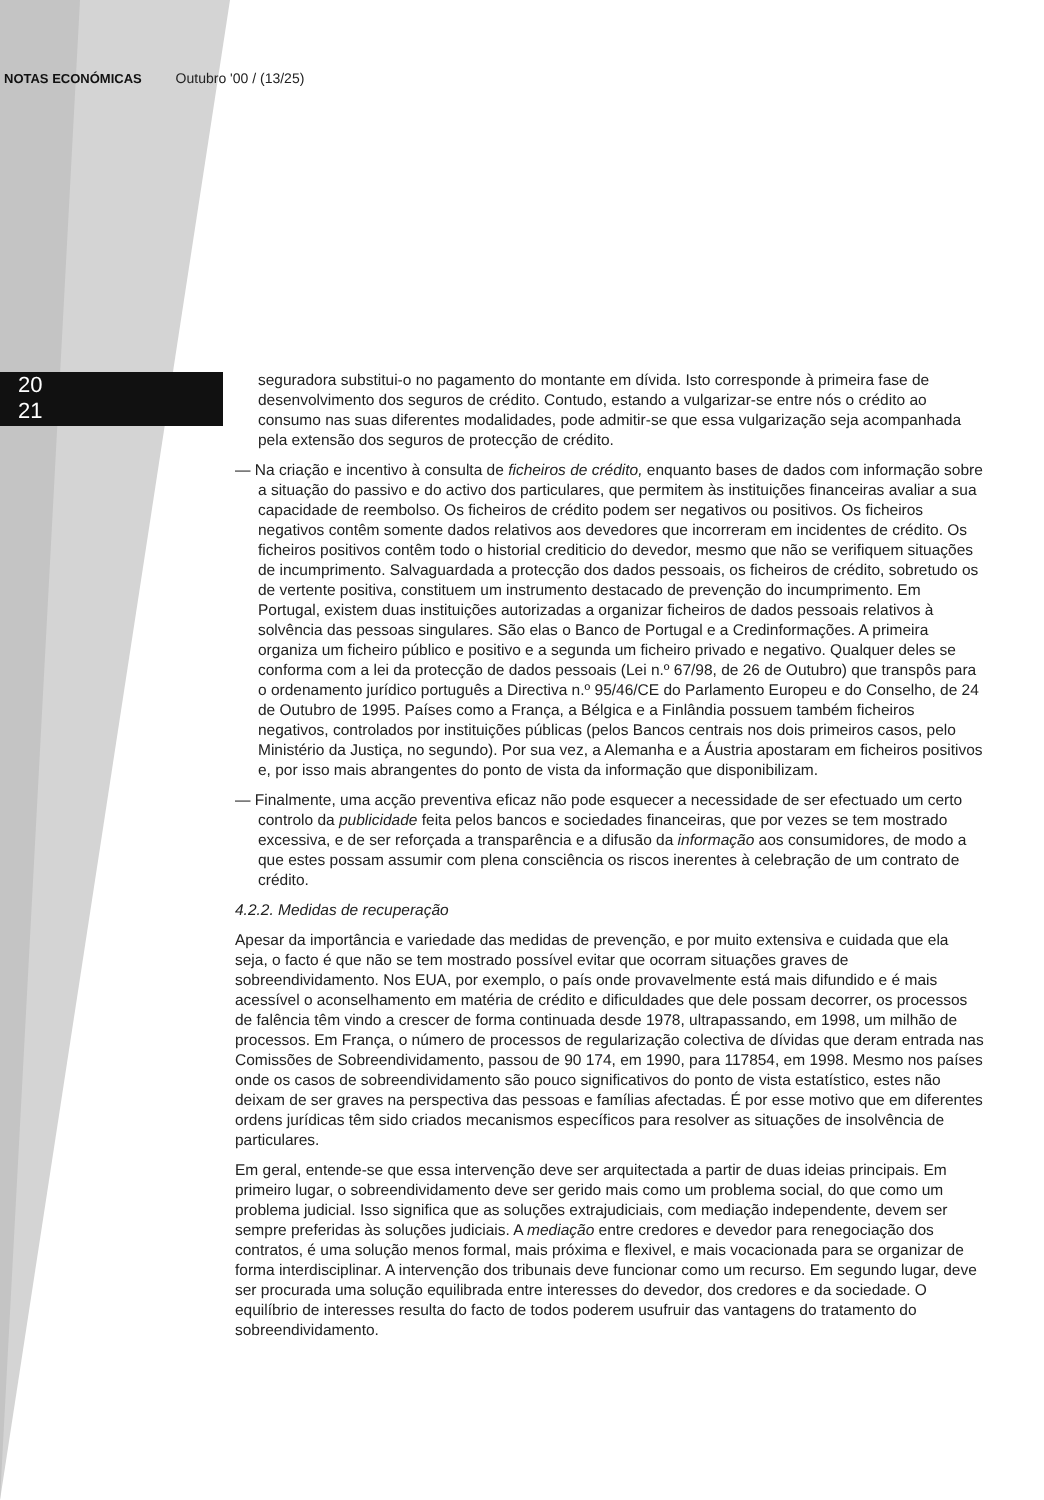NOTAS ECONÓMICAS Outubro '00 / (13/25)
20
21
seguradora substitui-o no pagamento do montante em dívida. Isto corresponde à primeira fase de desenvolvimento dos seguros de crédito. Contudo, estando a vulgarizar-se entre nós o crédito ao consumo nas suas diferentes modalidades, pode admitir-se que essa vulgarização seja acompanhada pela extensão dos seguros de protecção de crédito.
— Na criação e incentivo à consulta de ficheiros de crédito, enquanto bases de dados com informação sobre a situação do passivo e do activo dos particulares, que permitem às instituições financeiras avaliar a sua capacidade de reembolso. Os ficheiros de crédito podem ser negativos ou positivos. Os ficheiros negativos contêm somente dados relativos aos devedores que incorreram em incidentes de crédito. Os ficheiros positivos contêm todo o historial crediticio do devedor, mesmo que não se verifiquem situações de incumprimento. Salvaguardada a protecção dos dados pessoais, os ficheiros de crédito, sobretudo os de vertente positiva, constituem um instrumento destacado de prevenção do incumprimento. Em Portugal, existem duas instituições autorizadas a organizar ficheiros de dados pessoais relativos à solvência das pessoas singulares. São elas o Banco de Portugal e a Credinformações. A primeira organiza um ficheiro público e positivo e a segunda um ficheiro privado e negativo. Qualquer deles se conforma com a lei da protecção de dados pessoais (Lei n.º 67/98, de 26 de Outubro) que transpôs para o ordenamento jurídico português a Directiva n.º 95/46/CE do Parlamento Europeu e do Conselho, de 24 de Outubro de 1995. Países como a França, a Bélgica e a Finlândia possuem também ficheiros negativos, controlados por instituições públicas (pelos Bancos centrais nos dois primeiros casos, pelo Ministério da Justiça, no segundo). Por sua vez, a Alemanha e a Áustria apostaram em ficheiros positivos e, por isso mais abrangentes do ponto de vista da informação que disponibilizam.
— Finalmente, uma acção preventiva eficaz não pode esquecer a necessidade de ser efectuado um certo controlo da publicidade feita pelos bancos e sociedades financeiras, que por vezes se tem mostrado excessiva, e de ser reforçada a transparência e a difusão da informação aos consumidores, de modo a que estes possam assumir com plena consciência os riscos inerentes à celebração de um contrato de crédito.
4.2.2. Medidas de recuperação
Apesar da importância e variedade das medidas de prevenção, e por muito extensiva e cuidada que ela seja, o facto é que não se tem mostrado possível evitar que ocorram situações graves de sobreendividamento. Nos EUA, por exemplo, o país onde provavelmente está mais difundido e é mais acessível o aconselhamento em matéria de crédito e dificuldades que dele possam decorrer, os processos de falência têm vindo a crescer de forma continuada desde 1978, ultrapassando, em 1998, um milhão de processos. Em França, o número de processos de regularização colectiva de dívidas que deram entrada nas Comissões de Sobreendividamento, passou de 90 174, em 1990, para 117854, em 1998. Mesmo nos países onde os casos de sobreendividamento são pouco significativos do ponto de vista estatístico, estes não deixam de ser graves na perspectiva das pessoas e famílias afectadas. É por esse motivo que em diferentes ordens jurídicas têm sido criados mecanismos específicos para resolver as situações de insolvência de particulares.
Em geral, entende-se que essa intervenção deve ser arquitectada a partir de duas ideias principais. Em primeiro lugar, o sobreendividamento deve ser gerido mais como um problema social, do que como um problema judicial. Isso significa que as soluções extrajudiciais, com mediação independente, devem ser sempre preferidas às soluções judiciais. A mediação entre credores e devedor para renegociação dos contratos, é uma solução menos formal, mais próxima e flexivel, e mais vocacionada para se organizar de forma interdisciplinar. A intervenção dos tribunais deve funcionar como um recurso. Em segundo lugar, deve ser procurada uma solução equilibrada entre interesses do devedor, dos credores e da sociedade. O equilíbrio de interesses resulta do facto de todos poderem usufruir das vantagens do tratamento do sobreendividamento.